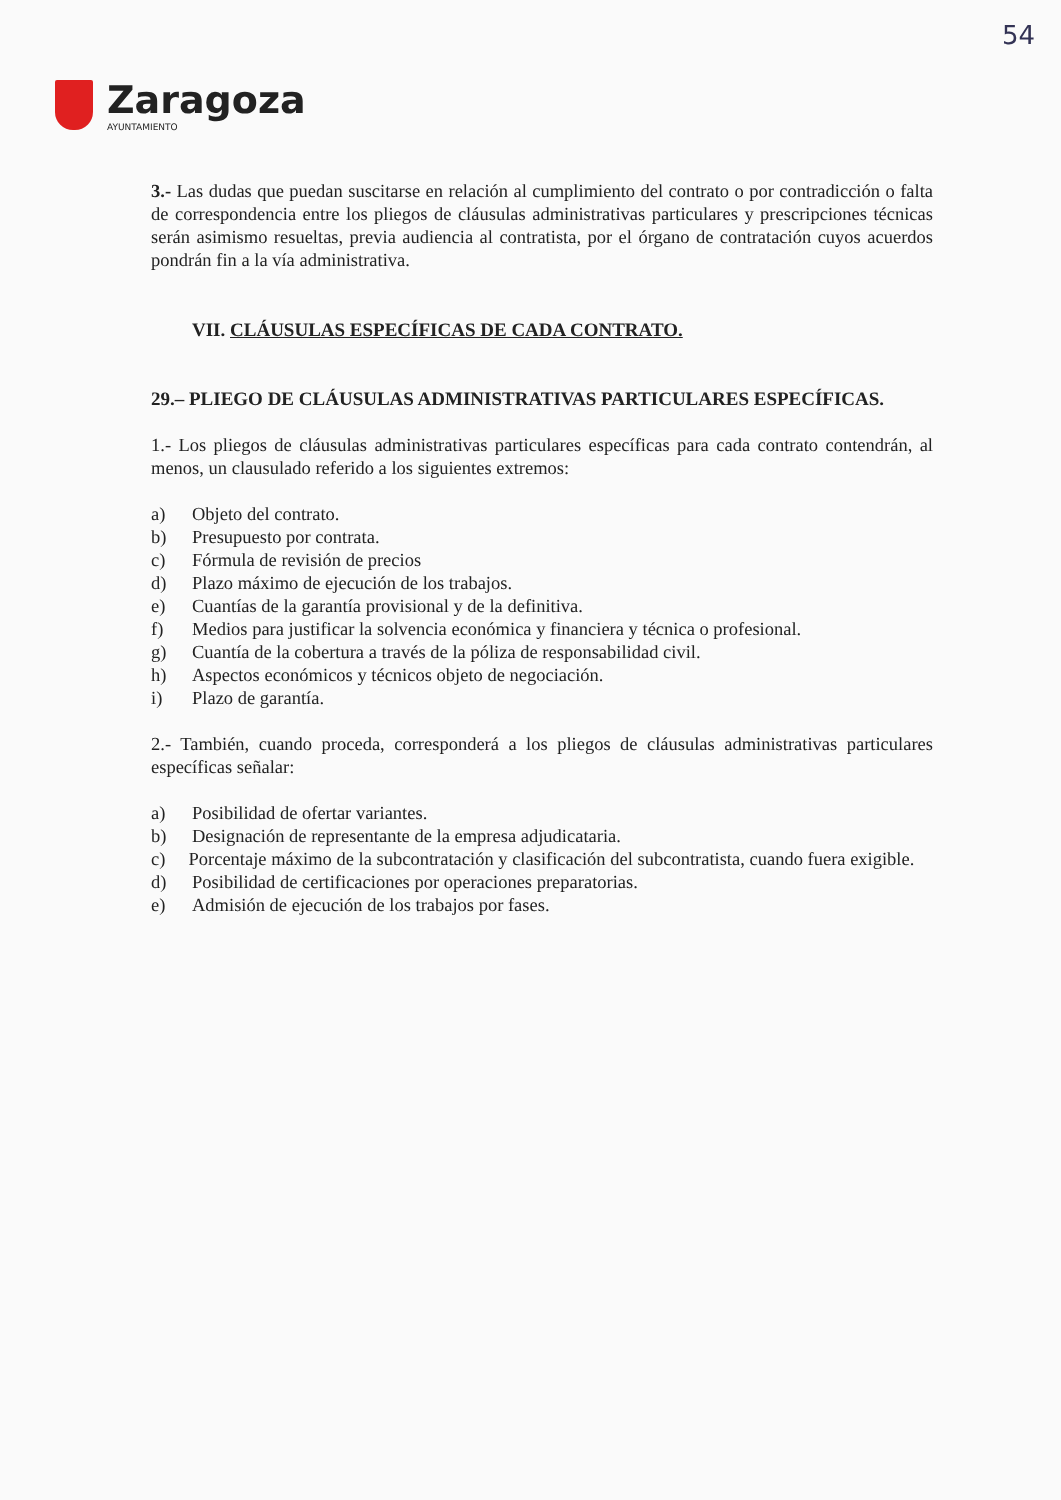54
Zaragoza
AYUNTAMIENTO
3.- Las dudas que puedan suscitarse en relación al cumplimiento del contrato o por contradicción o falta de correspondencia entre los pliegos de cláusulas administrativas particulares y prescripciones técnicas serán asimismo resueltas, previa audiencia al contratista, por el órgano de contratación cuyos acuerdos pondrán fin a la vía administrativa.
VII. CLÁUSULAS ESPECÍFICAS DE CADA CONTRATO.
29.– PLIEGO DE CLÁUSULAS ADMINISTRATIVAS PARTICULARES ESPECÍFICAS.
1.- Los pliegos de cláusulas administrativas particulares específicas para cada contrato contendrán, al menos, un clausulado referido a los siguientes extremos:
a) Objeto del contrato.
b) Presupuesto por contrata.
c) Fórmula de revisión de precios
d) Plazo máximo de ejecución de los trabajos.
e) Cuantías de la garantía provisional y de la definitiva.
f) Medios para justificar la solvencia económica y financiera y técnica o profesional.
g) Cuantía de la cobertura a través de la póliza de responsabilidad civil.
h) Aspectos económicos y técnicos objeto de negociación.
i) Plazo de garantía.
2.- También, cuando proceda, corresponderá a los pliegos de cláusulas administrativas particulares específicas señalar:
a) Posibilidad de ofertar variantes.
b) Designación de representante de la empresa adjudicataria.
c) Porcentaje máximo de la subcontratación y clasificación del subcontratista, cuando fuera exigible.
d) Posibilidad de certificaciones por operaciones preparatorias.
e) Admisión de ejecución de los trabajos por fases.